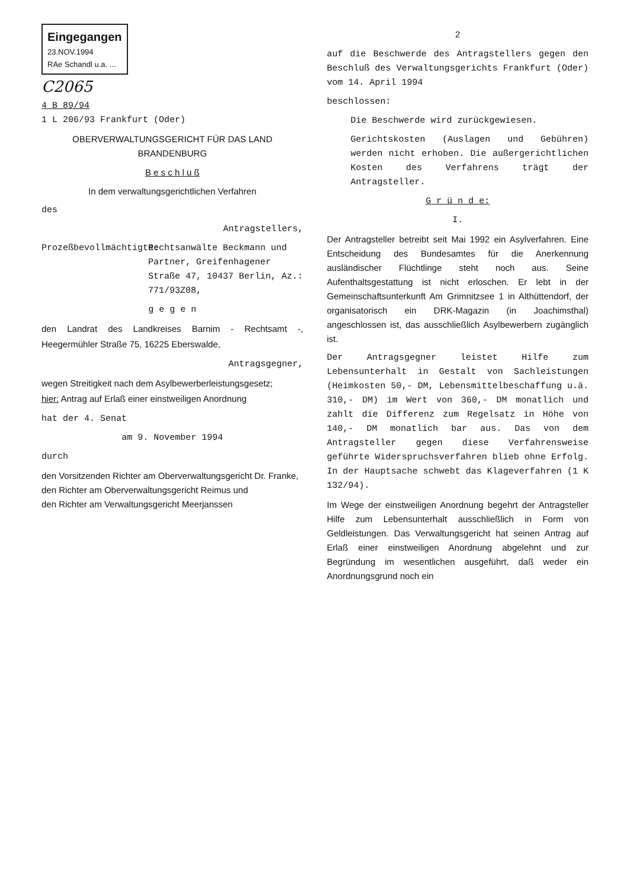Eingegangen
23.NOV.1994
RAe Schandl u.a. ...
C2065
4 B 89/94
1 L 206/93 Frankfurt (Oder)
OBERVERWALTUNGSGERICHT FÜR DAS LAND BRANDENBURG
B e s c h l u ß
In dem verwaltungsgerichtlichen Verfahren
des
Antragstellers,
Prozeßbevollmächtigte:
Rechtsanwälte Beckmann und Partner, Greifenhagener Straße 47, 10437 Berlin, Az.: 771/93Z08,
g e g e n
den Landrat des Landkreises Barnim - Rechtsamt -, Heegermühler Straße 75, 16225 Eberswalde,
Antragsgegner,
wegen Streitigkeit nach dem Asylbewerberleistungsgesetz;
hier: Antrag auf Erlaß einer einstweiligen Anordnung
hat der 4. Senat
am 9. November 1994
durch
den Vorsitzenden Richter am Oberverwaltungsgericht Dr. Franke,
den Richter am Oberverwaltungsgericht Reimus und
den Richter am Verwaltungsgericht Meerjanssen
2
auf die Beschwerde des Antragstellers gegen den Beschluß des Verwaltungsgerichts Frankfurt (Oder) vom 14. April 1994
beschlossen:
Die Beschwerde wird zurückgewiesen.
Gerichtskosten (Auslagen und Gebühren) werden nicht erhoben. Die außergerichtlichen Kosten des Verfahrens trägt der Antragsteller.
G r ü n d e:
I.
Der Antragsteller betreibt seit Mai 1992 ein Asylverfahren. Eine Entscheidung des Bundesamtes für die Anerkennung ausländischer Flüchtlinge steht noch aus. Seine Aufenthaltsgestattung ist nicht erloschen. Er lebt in der Gemeinschaftsunterkunft Am Grimnitzsee 1 in Althüttendorf, der organisatorisch ein DRK-Magazin (in Joachimsthal) angeschlossen ist, das ausschließlich Asylbewerbern zugänglich ist.
Der Antragsgegner leistet Hilfe zum Lebensunterhalt in Gestalt von Sachleistungen (Heimkosten 50,- DM, Lebensmittelbeschaffung u.ä. 310,- DM) im Wert von 360,- DM monatlich und zahlt die Differenz zum Regelsatz in Höhe von 140,- DM monatlich bar aus. Das von dem Antragsteller gegen diese Verfahrensweise geführte Widerspruchsverfahren blieb ohne Erfolg. In der Hauptsache schwebt das Klageverfahren (1 K 132/94).
Im Wege der einstweiligen Anordnung begehrt der Antragsteller Hilfe zum Lebensunterhalt ausschließlich in Form von Geldleistungen. Das Verwaltungsgericht hat seinen Antrag auf Erlaß einer einstweiligen Anordnung abgelehnt und zur Begründung im wesentlichen ausgeführt, daß weder ein Anordnungsgrund noch ein